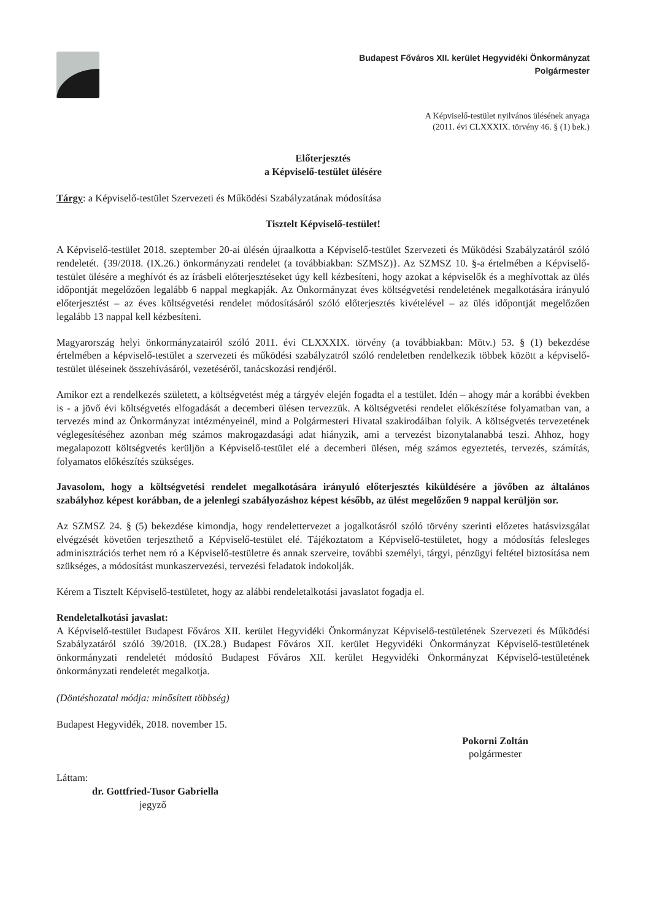Budapest Főváros XII. kerület Hegyvidéki Önkormányzat
Polgármester
A Képviselő-testület nyilvános ülésének anyaga
(2011. évi CLXXXIX. törvény 46. § (1) bek.)
Előterjesztés
a Képviselő-testület ülésére
Tárgy: a Képviselő-testület Szervezeti és Működési Szabályzatának módosítása
Tisztelt Képviselő-testület!
A Képviselő-testület 2018. szeptember 20-ai ülésén újraalkotta a Képviselő-testület Szervezeti és Működési Szabályzatáról szóló rendeletét. {39/2018. (IX.26.) önkormányzati rendelet (a továbbiakban: SZMSZ)}. Az SZMSZ 10. §-a értelmében a Képviselő-testület ülésére a meghívót és az írásbeli előterjesztéseket úgy kell kézbesíteni, hogy azokat a képviselők és a meghívottak az ülés időpontját megelőzően legalább 6 nappal megkapják. Az Önkormányzat éves költségvetési rendeletének megalkotására irányuló előterjesztést – az éves költségvetési rendelet módosításáról szóló előterjesztés kivételével – az ülés időpontját megelőzően legalább 13 nappal kell kézbesíteni.
Magyarország helyi önkormányzatairól szóló 2011. évi CLXXXIX. törvény (a továbbiakban: Mötv.) 53. § (1) bekezdése értelmében a képviselő-testület a szervezeti és működési szabályzatról szóló rendeletben rendelkezik többek között a képviselő-testület üléseinek összehívásáról, vezetéséről, tanácskozási rendjéről.
Amikor ezt a rendelkezés született, a költségvetést még a tárgyév elején fogadta el a testület. Idén – ahogy már a korábbi években is - a jövő évi költségvetés elfogadását a decemberi ülésen tervezzük. A költségvetési rendelet előkészítése folyamatban van, a tervezés mind az Önkormányzat intézményeinél, mind a Polgármesteri Hivatal szakirodáiban folyik. A költségvetés tervezetének véglegesítéséhez azonban még számos makrogazdasági adat hiányzik, ami a tervezést bizonytalanabbá teszi. Ahhoz, hogy megalapozott költségvetés kerüljön a Képviselő-testület elé a decemberi ülésen, még számos egyeztetés, tervezés, számítás, folyamatos előkészítés szükséges.
Javasolom, hogy a költségvetési rendelet megalkotására irányuló előterjesztés kiküldésére a jövőben az általános szabályhoz képest korábban, de a jelenlegi szabályozáshoz képest később, az ülést megelőzően 9 nappal kerüljön sor.
Az SZMSZ 24. § (5) bekezdése kimondja, hogy rendelettervezet a jogalkotásról szóló törvény szerinti előzetes hatásvizsgálat elvégzését követően terjeszthető a Képviselő-testület elé. Tájékoztatom a Képviselő-testületet, hogy a módosítás felesleges adminisztrációs terhet nem ró a Képviselő-testületre és annak szerveire, további személyi, tárgyi, pénzügyi feltétel biztosítása nem szükséges, a módosítást munkaszervezési, tervezési feladatok indokolják.
Kérem a Tisztelt Képviselő-testületet, hogy az alábbi rendeletalkotási javaslatot fogadja el.
Rendeletalkotási javaslat:
A Képviselő-testület Budapest Főváros XII. kerület Hegyvidéki Önkormányzat Képviselő-testületének Szervezeti és Működési Szabályzatáról szóló 39/2018. (IX.28.) Budapest Főváros XII. kerület Hegyvidéki Önkormányzat Képviselő-testületének önkormányzati rendeletét módosító Budapest Főváros XII. kerület Hegyvidéki Önkormányzat Képviselő-testületének önkormányzati rendeletét megalkotja.
(Döntéshozatal módja: minősített többség)
Budapest Hegyvidék, 2018. november 15.
Láttam:
dr. Gottfried-Tusor Gabriella
jegyző
Pokorni Zoltán
polgármester